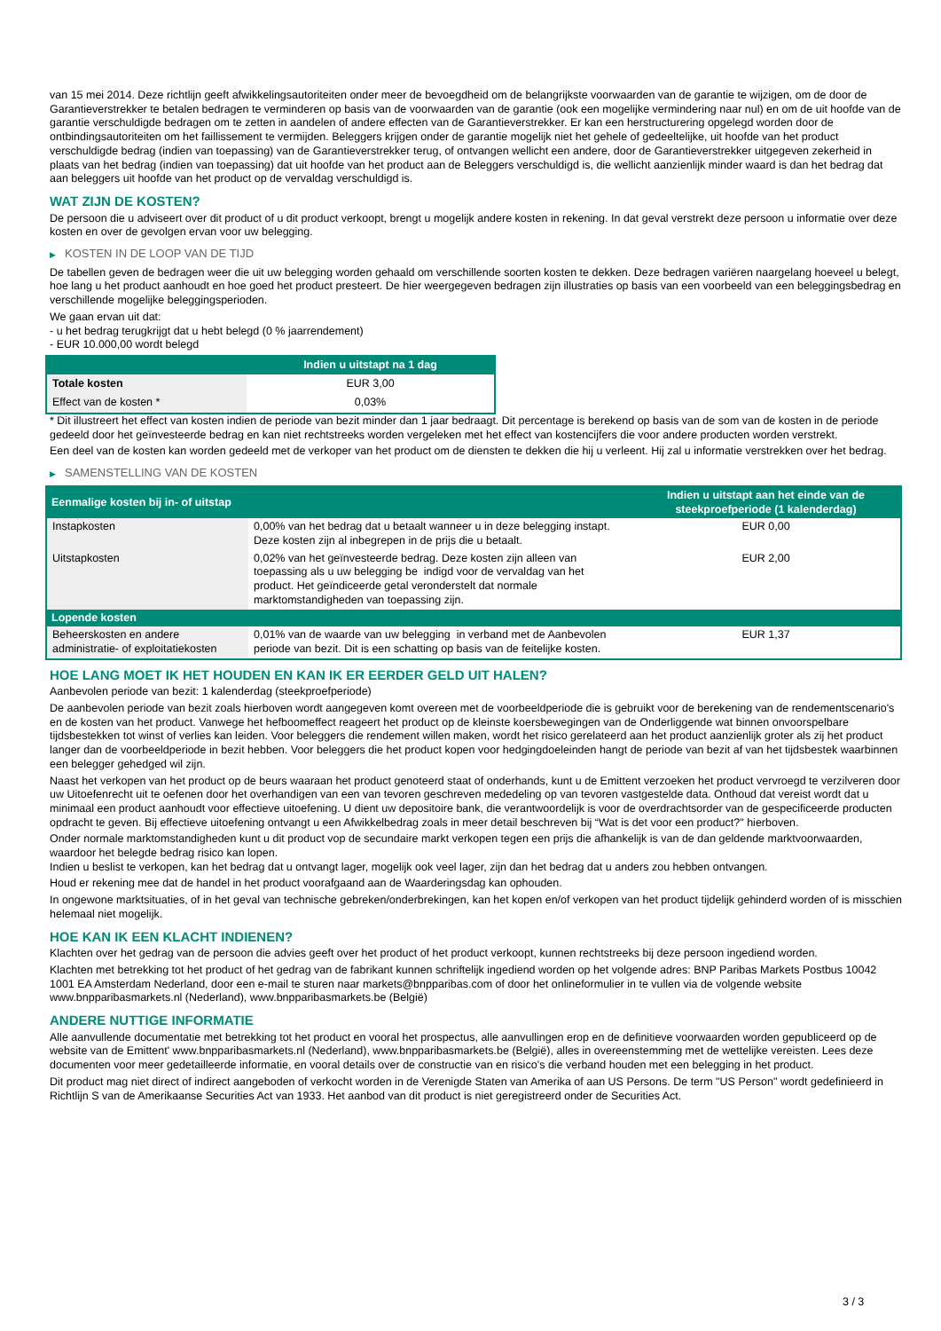van 15 mei 2014. Deze richtlijn geeft afwikkelingsautoriteiten onder meer de bevoegdheid om de belangrijkste voorwaarden van de garantie te wijzigen, om de door de Garantieverstrekker te betalen bedragen te verminderen op basis van de voorwaarden van de garantie (ook een mogelijke vermindering naar nul) en om de uit hoofde van de garantie verschuldigde bedragen om te zetten in aandelen of andere effecten van de Garantieverstrekker. Er kan een herstructurering opgelegd worden door de ontbindingsautoriteiten om het faillissement te vermijden. Beleggers krijgen onder de garantie mogelijk niet het gehele of gedeeltelijke, uit hoofde van het product verschuldigde bedrag (indien van toepassing) van de Garantieverstrekker terug, of ontvangen wellicht een andere, door de Garantieverstrekker uitgegeven zekerheid in plaats van het bedrag (indien van toepassing) dat uit hoofde van het product aan de Beleggers verschuldigd is, die wellicht aanzienlijk minder waard is dan het bedrag dat aan beleggers uit hoofde van het product op de vervaldag verschuldigd is.
WAT ZIJN DE KOSTEN?
De persoon die u adviseert over dit product of u dit product verkoopt, brengt u mogelijk andere kosten in rekening. In dat geval verstrekt deze persoon u informatie over deze kosten en over de gevolgen ervan voor uw belegging.
▶ KOSTEN IN DE LOOP VAN DE TIJD
De tabellen geven de bedragen weer die uit uw belegging worden gehaald om verschillende soorten kosten te dekken. Deze bedragen variëren naargelang hoeveel u belegt, hoe lang u het product aanhoudt en hoe goed het product presteert. De hier weergegeven bedragen zijn illustraties op basis van een voorbeeld van een beleggingsbedrag en verschillende mogelijke beleggingsperioden.
We gaan ervan uit dat:
- u het bedrag terugkrijgt dat u hebt belegd (0 % jaarrendement)
- EUR 10.000,00 wordt belegd
| | Indien u uitstapt na 1 dag |
| --- | --- |
| Totale kosten | EUR 3,00 |
| Effect van de kosten * | 0,03% |
* Dit illustreert het effect van kosten indien de periode van bezit minder dan 1 jaar bedraagt. Dit percentage is berekend op basis van de som van de kosten in de periode gedeeld door het geïnvesteerde bedrag en kan niet rechtstreeks worden vergeleken met het effect van kostencijfers die voor andere producten worden verstrekt.
Een deel van de kosten kan worden gedeeld met de verkoper van het product om de diensten te dekken die hij u verleent. Hij zal u informatie verstrekken over het bedrag.
▶ SAMENSTELLING VAN DE KOSTEN
| Eenmalige kosten bij in- of uitstap | | Indien u uitstapt aan het einde van de steekproefperiode (1 kalenderdag) |
| --- | --- | --- |
| Instapkosten | 0,00% van het bedrag dat u betaalt wanneer u in deze belegging instapt. Deze kosten zijn al inbegrepen in de prijs die u betaalt. | EUR 0,00 |
| Uitstapkosten | 0,02% van het geïnvesteerde bedrag. Deze kosten zijn alleen van toepassing als u uw belegging be indigd voor de vervaldag van het product. Het geïndiceerde getal veronderstelt dat normale marktomstandigheden van toepassing zijn. | EUR 2,00 |
| Lopende kosten | | |
| Beheerskosten en andere administratie- of exploitatiekosten | 0,01% van de waarde van uw belegging in verband met de Aanbevolen periode van bezit. Dit is een schatting op basis van de feitelijke kosten. | EUR 1,37 |
HOE LANG MOET IK HET HOUDEN EN KAN IK ER EERDER GELD UIT HALEN?
Aanbevolen periode van bezit: 1 kalenderdag (steekproefperiode)
De aanbevolen periode van bezit zoals hierboven wordt aangegeven komt overeen met de voorbeeldperiode die is gebruikt voor de berekening van de rendementscenario's en de kosten van het product. Vanwege het hefboomeffect reageert het product op de kleinste koersbewegingen van de Onderliggende wat binnen onvoorspelbare tijdsbestekken tot winst of verlies kan leiden. Voor beleggers die rendement willen maken, wordt het risico gerelateerd aan het product aanzienlijk groter als zij het product langer dan de voorbeeldperiode in bezit hebben. Voor beleggers die het product kopen voor hedgingdoeleinden hangt de periode van bezit af van het tijdsbestek waarbinnen een belegger gehedged wil zijn.
Naast het verkopen van het product op de beurs waaraan het product genoteerd staat of onderhands, kunt u de Emittent verzoeken het product vervroegd te verzilveren door uw Uitoefenrecht uit te oefenen door het overhandigen van een van tevoren geschreven mededeling op van tevoren vastgestelde data. Onthoud dat vereist wordt dat u minimaal een product aanhoudt voor effectieve uitoefening. U dient uw depositoire bank, die verantwoordelijk is voor de overdrachtsorder van de gespecificeerde producten opdracht te geven. Bij effectieve uitoefening ontvangt u een Afwikkelbedrag zoals in meer detail beschreven bij “Wat is det voor een product?" hierboven.
Onder normale marktomstandigheden kunt u dit product vop de secundaire markt verkopen tegen een prijs die afhankelijk is van de dan geldende marktvoorwaarden, waardoor het belegde bedrag risico kan lopen.
Indien u beslist te verkopen, kan het bedrag dat u ontvangt lager, mogelijk ook veel lager, zijn dan het bedrag dat u anders zou hebben ontvangen.
Houd er rekening mee dat de handel in het product voorafgaand aan de Waarderingsdag kan ophouden.
In ongewone marktsituaties, of in het geval van technische gebreken/onderbrekingen, kan het kopen en/of verkopen van het product tijdelijk gehinderd worden of is misschien helemaal niet mogelijk.
HOE KAN IK EEN KLACHT INDIENEN?
Klachten over het gedrag van de persoon die advies geeft over het product of het product verkoopt, kunnen rechtstreeks bij deze persoon ingediend worden.
Klachten met betrekking tot het product of het gedrag van de fabrikant kunnen schriftelijk ingediend worden op het volgende adres: BNP Paribas Markets Postbus 10042 1001 EA Amsterdam Nederland, door een e-mail te sturen naar markets@bnpparibas.com of door het onlineformulier in te vullen via de volgende website www.bnpparibasmarkets.nl (Nederland), www.bnpparibasmarkets.be (België)
ANDERE NUTTIGE INFORMATIE
Alle aanvullende documentatie met betrekking tot het product en vooral het prospectus, alle aanvullingen erop en de definitieve voorwaarden worden gepubliceerd op de website van de Emittent' www.bnpparibasmarkets.nl (Nederland), www.bnpparibasmarkets.be (België), alles in overeenstemming met de wettelijke vereisten. Lees deze documenten voor meer gedetailleerde informatie, en vooral details over de constructie van en risico’s die verband houden met een belegging in het product.
Dit product mag niet direct of indirect aangeboden of verkocht worden in de Verenigde Staten van Amerika of aan US Persons. De term "US Person" wordt gedefinieerd in Richtlijn S van de Amerikaanse Securities Act van 1933. Het aanbod van dit product is niet geregistreerd onder de Securities Act.
3 / 3